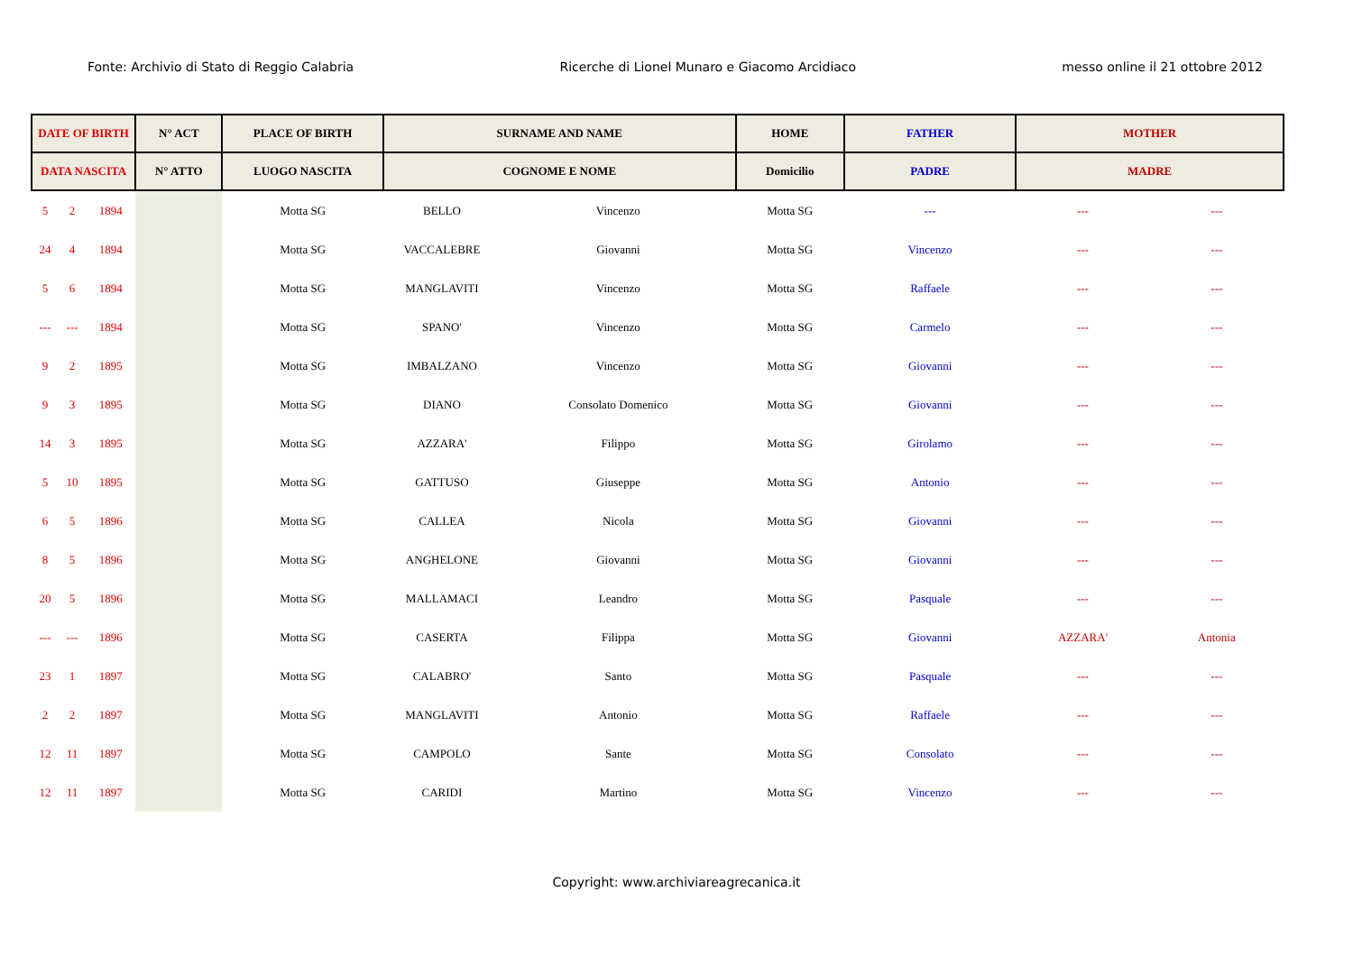Fonte: Archivio di Stato di Reggio Calabria Ricerche di Lionel Munaro e Giacomo Arcidiaco messo online il 21 ottobre 2012
| DATE OF BIRTH | | | N° ACT | PLACE OF BIRTH | SURNAME AND NAME | | HOME | FATHER | MOTHER | |
| --- | --- | --- | --- | --- | --- | --- | --- | --- | --- | --- |
| DATA NASCITA | | | N° ATTO | LUOGO NASCITA | COGNOME E NOME | | Domicilio | PADRE | MADRE | |
| 5 | 2 | 1894 | | Motta SG | BELLO | Vincenzo | Motta SG | --- | --- | --- |
| 24 | 4 | 1894 | | Motta SG | VACCALEBRE | Giovanni | Motta SG | Vincenzo | --- | --- |
| 5 | 6 | 1894 | | Motta SG | MANGLAVITI | Vincenzo | Motta SG | Raffaele | --- | --- |
| --- | --- | 1894 | | Motta SG | SPANO' | Vincenzo | Motta SG | Carmelo | --- | --- |
| 9 | 2 | 1895 | | Motta SG | IMBALZANO | Vincenzo | Motta SG | Giovanni | --- | --- |
| 9 | 3 | 1895 | | Motta SG | DIANO | Consolato Domenico | Motta SG | Giovanni | --- | --- |
| 14 | 3 | 1895 | | Motta SG | AZZARA' | Filippo | Motta SG | Girolamo | --- | --- |
| 5 | 10 | 1895 | | Motta SG | GATTUSO | Giuseppe | Motta SG | Antonio | --- | --- |
| 6 | 5 | 1896 | | Motta SG | CALLEA | Nicola | Motta SG | Giovanni | --- | --- |
| 8 | 5 | 1896 | | Motta SG | ANGHELONE | Giovanni | Motta SG | Giovanni | --- | --- |
| 20 | 5 | 1896 | | Motta SG | MALLAMACI | Leandro | Motta SG | Pasquale | --- | --- |
| --- | --- | 1896 | | Motta SG | CASERTA | Filippa | Motta SG | Giovanni | AZZARA' | Antonia |
| 23 | 1 | 1897 | | Motta SG | CALABRO' | Santo | Motta SG | Pasquale | --- | --- |
| 2 | 2 | 1897 | | Motta SG | MANGLAVITI | Antonio | Motta SG | Raffaele | --- | --- |
| 12 | 11 | 1897 | | Motta SG | CAMPOLO | Sante | Motta SG | Consolato | --- | --- |
| 12 | 11 | 1897 | | Motta SG | CARIDI | Martino | Motta SG | Vincenzo | --- | --- |
Copyright: www.archiviareagrecanica.it